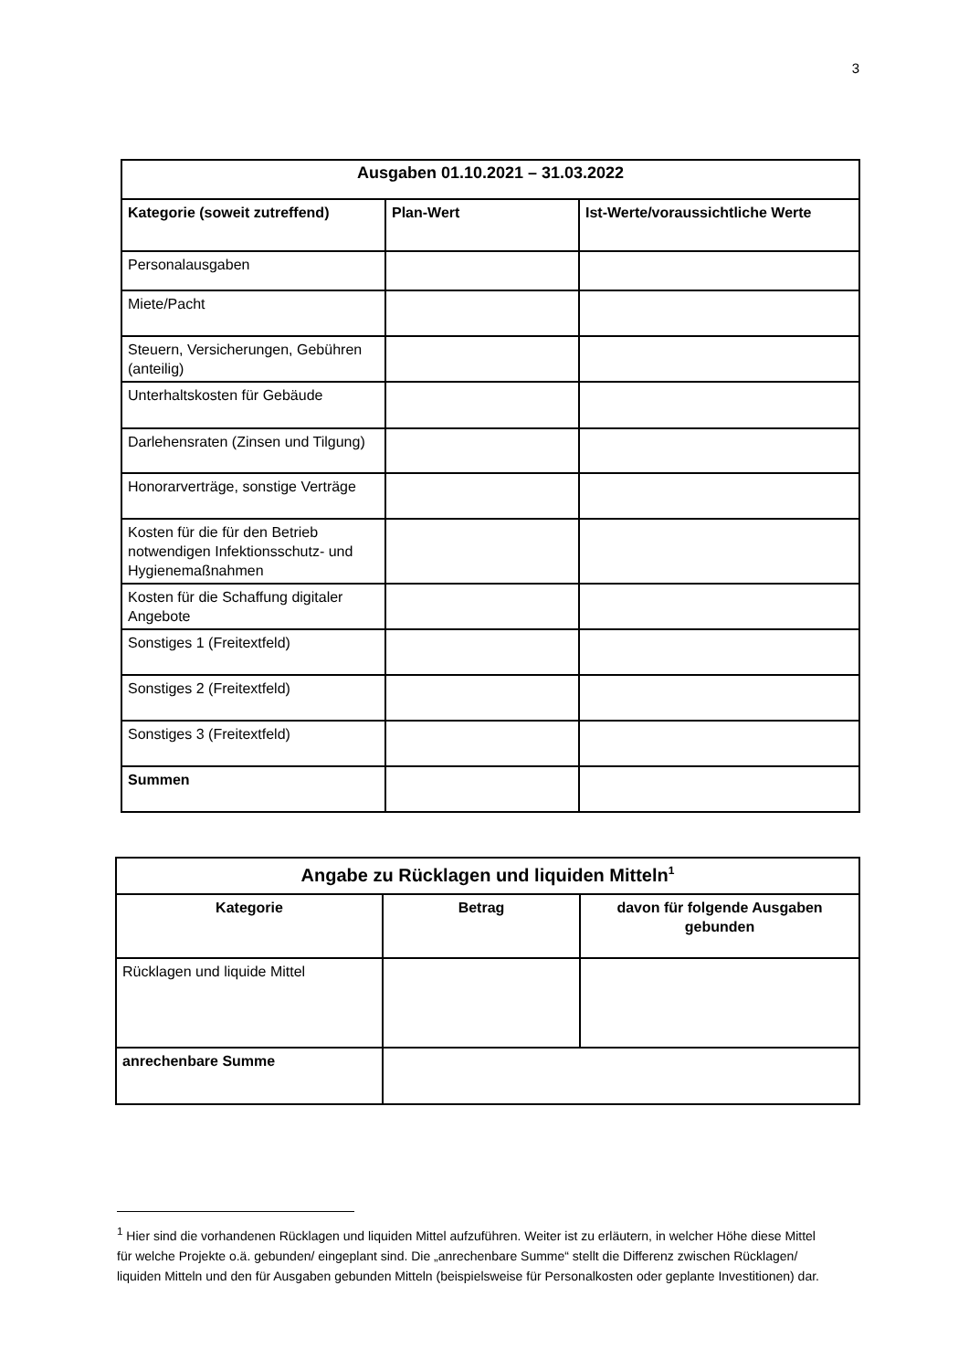3
| Ausgaben 01.10.2021 – 31.03.2022 | | |
| --- | --- | --- |
| Kategorie (soweit zutreffend) | Plan-Wert | Ist-Werte/voraussichtliche Werte |
| Personalausgaben | | |
| Miete/Pacht | | |
| Steuern, Versicherungen, Gebühren (anteilig) | | |
| Unterhaltskosten für Gebäude | | |
| Darlehensraten (Zinsen und Tilgung) | | |
| Honorarverträge, sonstige Verträge | | |
| Kosten für die für den Betrieb notwendigen Infektionsschutz- und Hygienemaßnahmen | | |
| Kosten für die Schaffung digitaler Angebote | | |
| Sonstiges 1 (Freitextfeld) | | |
| Sonstiges 2 (Freitextfeld) | | |
| Sonstiges 3 (Freitextfeld) | | |
| Summen | | |
| Angabe zu Rücklagen und liquiden Mitteln<sup>1</sup> | | |
| --- | --- | --- |
| Kategorie | Betrag | davon für folgende Ausgaben gebunden |
| Rücklagen und liquide Mittel | | |
| anrechenbare Summe | | |
<sup>1</sup> Hier sind die vorhandenen Rücklagen und liquiden Mittel aufzuführen. Weiter ist zu erläutern, in welcher Höhe diese Mittel für welche Projekte o.ä. gebunden/ eingeplant sind. Die „anrechenbare Summe“ stellt die Differenz zwischen Rücklagen/ liquiden Mitteln und den für Ausgaben gebunden Mitteln (beispielsweise für Personalkosten oder geplante Investitionen) dar.